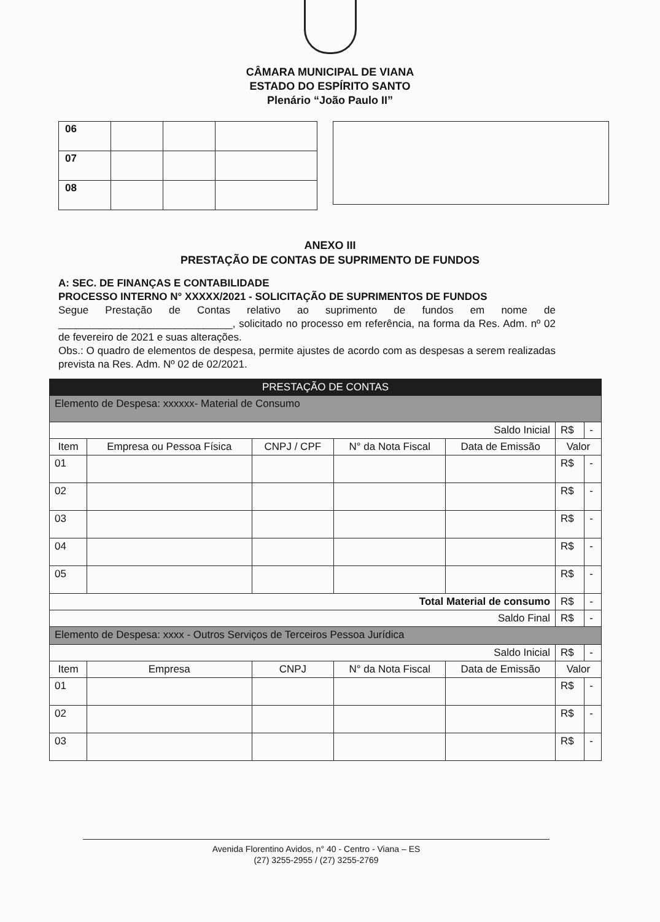CÂMARA MUNICIPAL DE VIANA
ESTADO DO ESPÍRITO SANTO
Plenário “João Paulo II”
| 06 | | | |
| 07 | | | |
| 08 | | | |
ANEXO III
PRESTAÇÃO DE CONTAS DE SUPRIMENTO DE FUNDOS
A: SEC. DE FINANÇAS E CONTABILIDADE
PROCESSO INTERNO N° XXXXX/2021 - SOLICITAÇÃO DE SUPRIMENTOS DE FUNDOS
Segue Prestação de Contas relativo ao suprimento de fundos em nome de ______________________________, solicitado no processo em referência, na forma da Res. Adm. nº 02 de fevereiro de 2021 e suas alterações.
Obs.: O quadro de elementos de despesa, permite ajustes de acordo com as despesas a serem realizadas prevista na Res. Adm. Nº 02 de 02/2021.
| PRESTAÇÃO DE CONTAS | | | | | | |
| Elemento de Despesa: xxxxxx- Material de Consumo | | | | | | |
| Saldo Inicial | | | | | R$ | - |
| Item | Empresa ou Pessoa Física | CNPJ / CPF | N° da Nota Fiscal | Data de Emissão | Valor | |
| 01 | | | | | R$ | - |
| 02 | | | | | R$ | - |
| 03 | | | | | R$ | - |
| 04 | | | | | R$ | - |
| 05 | | | | | R$ | - |
| Total Material de consumo | | | | | R$ | - |
| Saldo Final | | | | | R$ | - |
| Elemento de Despesa: xxxx - Outros Serviços de Terceiros Pessoa Jurídica | | | | | | |
| Saldo Inicial | | | | | R$ | - |
| Item | Empresa | CNPJ | N° da Nota Fiscal | Data de Emissão | Valor | |
| 01 | | | | | R$ | - |
| 02 | | | | | R$ | - |
| 03 | | | | | R$ | - |
Avenida Florentino Avidos, n° 40 - Centro - Viana – ES
(27) 3255-2955 / (27) 3255-2769